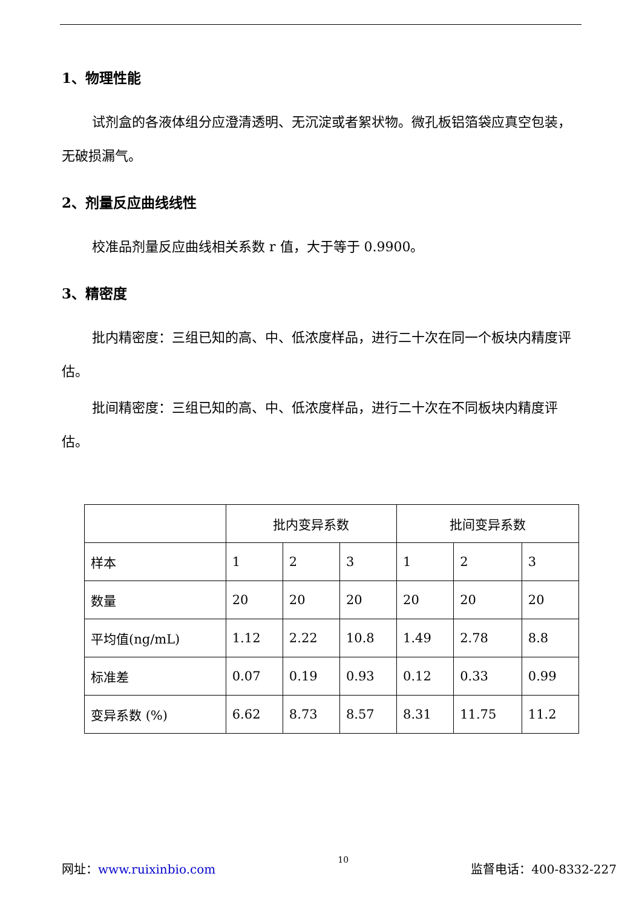1、物理性能
试剂盒的各液体组分应澄清透明、无沉淀或者絮状物。微孔板铝箔袋应真空包装，无破损漏气。
2、剂量反应曲线线性
校准品剂量反应曲线相关系数 r 值，大于等于 0.9900。
3、精密度
批内精密度：三组已知的高、中、低浓度样品，进行二十次在同一个板块内精度评估。
批间精密度：三组已知的高、中、低浓度样品，进行二十次在不同板块内精度评估。
| | 批内变异系数 | | | 批间变异系数 | | |
| 样本 | 1 | 2 | 3 | 1 | 2 | 3 |
| 数量 | 20 | 20 | 20 | 20 | 20 | 20 |
| 平均值(ng/mL) | 1.12 | 2.22 | 10.8 | 1.49 | 2.78 | 8.8 |
| 标准差 | 0.07 | 0.19 | 0.93 | 0.12 | 0.33 | 0.99 |
| 变异系数 (%) | 6.62 | 8.73 | 8.57 | 8.31 | 11.75 | 11.2 |
网址：www.ruixinbio.com 10 监督电话：400-8332-227